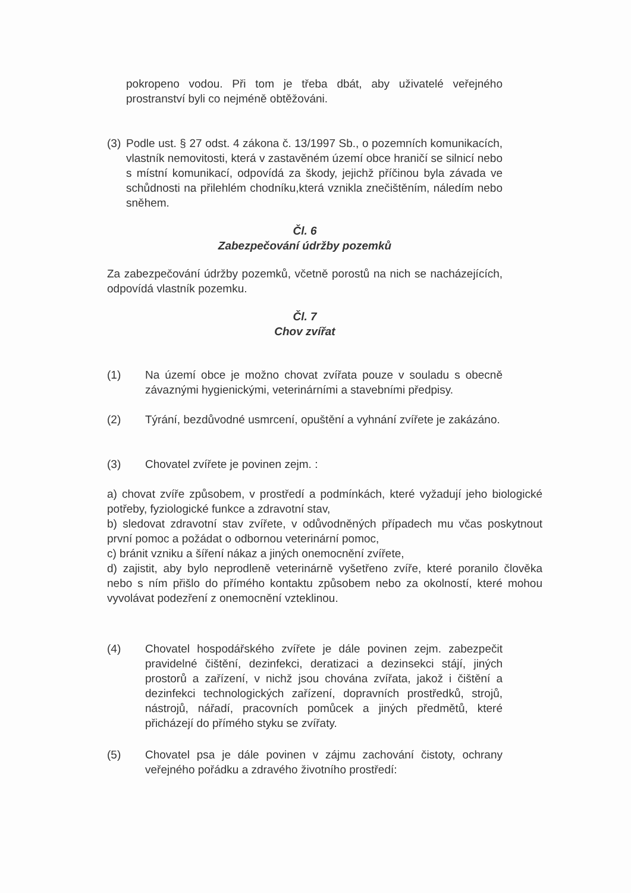pokropeno vodou. Při tom je třeba dbát, aby uživatelé veřejného prostranství byli co nejméně obtěžováni.
(3)
Podle ust. § 27 odst. 4 zákona č. 13/1997 Sb., o pozemních komunikacích, vlastník nemovitosti, která v zastavěném území obce hraničí se silnicí nebo s místní komunikací, odpovídá za škody, jejichž příčinou byla závada ve schůdnosti na přilehlém chodníku,která vznikla znečištěním, náledím nebo sněhem.
Čl. 6
Zabezpečování údržby pozemků
Za zabezpečování údržby pozemků, včetně porostů na nich se nacházejících, odpovídá vlastník pozemku.
Čl. 7
Chov zvířat
(1) Na území obce je možno chovat zvířata pouze v souladu s obecně závaznými hygienickými, veterinárními a stavebními předpisy.
(2) Týrání, bezdůvodné usmrcení, opuštění a vyhnání zvířete je zakázáno.
(3) Chovatel zvířete je povinen zejm. :
a) chovat zvíře způsobem, v prostředí a podmínkách, které vyžadují jeho biologické potřeby, fyziologické funkce a zdravotní stav,
b) sledovat zdravotní stav zvířete, v odůvodněných případech mu včas poskytnout první pomoc a požádat o odbornou veterinární pomoc,
c) bránit vzniku a šíření nákaz a jiných onemocnění zvířete,
d) zajistit, aby bylo neprodleně veterinárně vyšetřeno zvíře, které poranilo člověka nebo s ním přišlo do přímého kontaktu způsobem nebo za okolností, které mohou vyvolávat podezření z onemocnění vzteklinou.
(4) Chovatel hospodářského zvířete je dále povinen zejm. zabezpečit pravidelné čištění, dezinfekci, deratizaci a dezinsekci stájí, jiných prostorů a zařízení, v nichž jsou chována zvířata, jakož i čištění a dezinfekci technologických zařízení, dopravních prostředků, strojů, nástrojů, nářadí, pracovních pomůcek a jiných předmětů, které přicházejí do přímého styku se zvířaty.
(5) Chovatel psa je dále povinen v zájmu zachování čistoty, ochrany veřejného pořádku a zdravého životního prostředí: